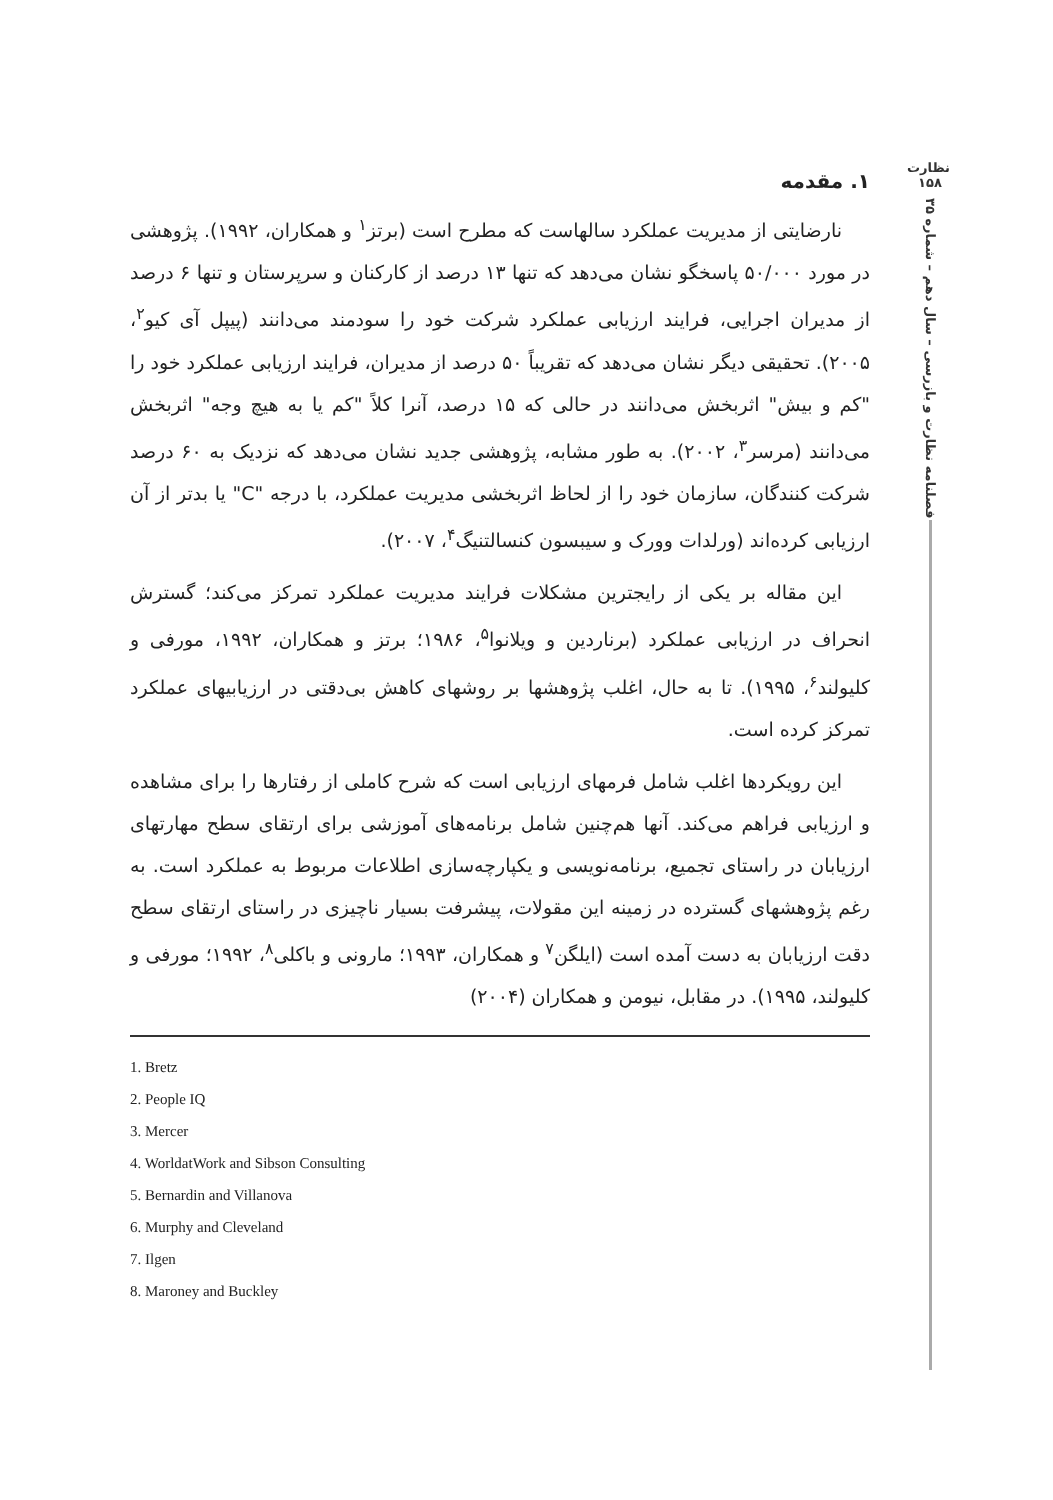نظارت
۱۵۸
فصلنامه نظارت و بازرسی – سال دهم – شماره ۳۵
۱. مقدمه
نارضایتی از مدیریت عملکرد سالهاست که مطرح است (برتز<sup>۱</sup> و همکاران، ۱۹۹۲). پژوهشی در مورد ۵۰/۰۰۰ پاسخگو نشان می‌دهد که تنها ۱۳ درصد از کارکنان و سرپرستان و تنها ۶ درصد از مدیران اجرایی، فرایند ارزیابی عملکرد شرکت خود را سودمند می‌دانند (پیپل آی کیو<sup>۲</sup>، ۲۰۰۵). تحقیقی دیگر نشان می‌دهد که تقریباً ۵۰ درصد از مدیران، فرایند ارزیابی عملکرد خود را "کم و بیش" اثربخش می‌دانند در حالی که ۱۵ درصد، آنرا کلاً "کم یا به هیچ وجه" اثربخش می‌دانند (مرسر<sup>۳</sup>، ۲۰۰۲). به طور مشابه، پژوهشی جدید نشان می‌دهد که نزدیک به ۶۰ درصد شرکت کنندگان، سازمان خود را از لحاظ اثربخشی مدیریت عملکرد، با درجه "C" یا بدتر از آن ارزیابی کرده‌اند (ورلدات وورک و سیبسون کنسالتنیگ<sup>۴</sup>، ۲۰۰۷).
این مقاله بر یکی از رایجترین مشکلات فرایند مدیریت عملکرد تمرکز می‌کند؛ گسترش انحراف در ارزیابی عملکرد (برناردین و ویلانوا<sup>۵</sup>، ۱۹۸۶؛ برتز و همکاران، ۱۹۹۲، مورفی و کلیولند<sup>۶</sup>، ۱۹۹۵). تا به حال، اغلب پژوهشها بر روشهای کاهش بی‌دقتی در ارزیابیهای عملکرد تمرکز کرده است.
این رویکردها اغلب شامل فرمهای ارزیابی است که شرح کاملی از رفتارها را برای مشاهده و ارزیابی فراهم می‌کند. آنها هم‌چنین شامل برنامه‌های آموزشی برای ارتقای سطح مهارتهای ارزیابان در راستای تجمیع، برنامه‌نویسی و یکپارچه‌سازی اطلاعات مربوط به عملکرد است. به رغم پژوهشهای گسترده در زمینه این مقولات، پیشرفت بسیار ناچیزی در راستای ارتقای سطح دقت ارزیابان به دست آمده است (ایلگن<sup>۷</sup> و همکاران، ۱۹۹۳؛ مارونی و باکلی<sup>۸</sup>، ۱۹۹۲؛ مورفی و کلیولند، ۱۹۹۵). در مقابل، نیومن و همکاران (۲۰۰۴)
1. Bretz
2. People IQ
3. Mercer
4. WorldatWork and Sibson Consulting
5. Bernardin and Villanova
6. Murphy and Cleveland
7. Ilgen
8. Maroney and Buckley